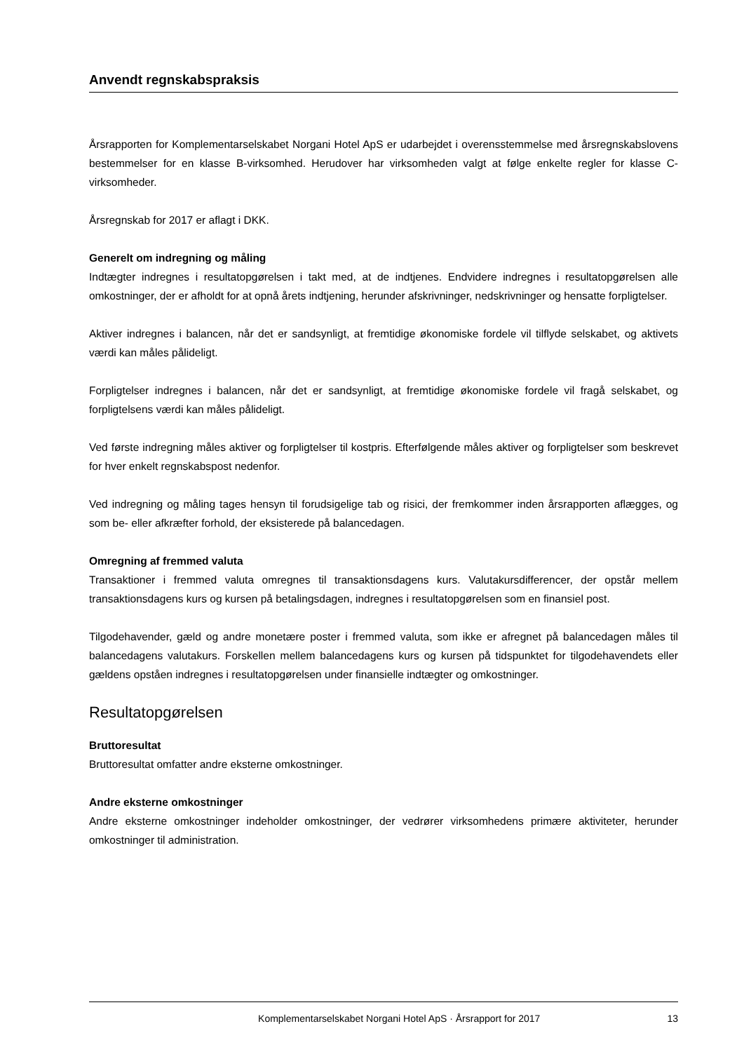Anvendt regnskabspraksis
Årsrapporten for Komplementarselskabet Norgani Hotel ApS er udarbejdet i overensstemmelse med årsregnskabslovens bestemmelser for en klasse B-virksomhed. Herudover har virksomheden valgt at følge enkelte regler for klasse C-virksomheder.
Årsregnskab for 2017 er aflagt i DKK.
Generelt om indregning og måling
Indtægter indregnes i resultatopgørelsen i takt med, at de indtjenes. Endvidere indregnes i resultatopgørelsen alle omkostninger, der er afholdt for at opnå årets indtjening, herunder afskrivninger, nedskrivninger og hensatte forpligtelser.
Aktiver indregnes i balancen, når det er sandsynligt, at fremtidige økonomiske fordele vil tilflyde selskabet, og aktivets værdi kan måles pålideligt.
Forpligtelser indregnes i balancen, når det er sandsynligt, at fremtidige økonomiske fordele vil fragå selskabet, og forpligtelsens værdi kan måles pålideligt.
Ved første indregning måles aktiver og forpligtelser til kostpris. Efterfølgende måles aktiver og forpligtelser som beskrevet for hver enkelt regnskabspost nedenfor.
Ved indregning og måling tages hensyn til forudsigelige tab og risici, der fremkommer inden årsrapporten aflægges, og som be- eller afkræfter forhold, der eksisterede på balancedagen.
Omregning af fremmed valuta
Transaktioner i fremmed valuta omregnes til transaktionsdagens kurs. Valutakursdifferencer, der opstår mellem transaktionsdagens kurs og kursen på betalingsdagen, indregnes i resultatopgørelsen som en finansiel post.
Tilgodehavender, gæld og andre monetære poster i fremmed valuta, som ikke er afregnet på balancedagen måles til balancedagens valutakurs. Forskellen mellem balancedagens kurs og kursen på tidspunktet for tilgodehavendets eller gældens opståen indregnes i resultatopgørelsen under finansielle indtægter og omkostninger.
Resultatopgørelsen
Bruttoresultat
Bruttoresultat omfatter andre eksterne omkostninger.
Andre eksterne omkostninger
Andre eksterne omkostninger indeholder omkostninger, der vedrører virksomhedens primære aktiviteter, herunder omkostninger til administration.
Komplementarselskabet Norgani Hotel ApS · Årsrapport for 2017 13